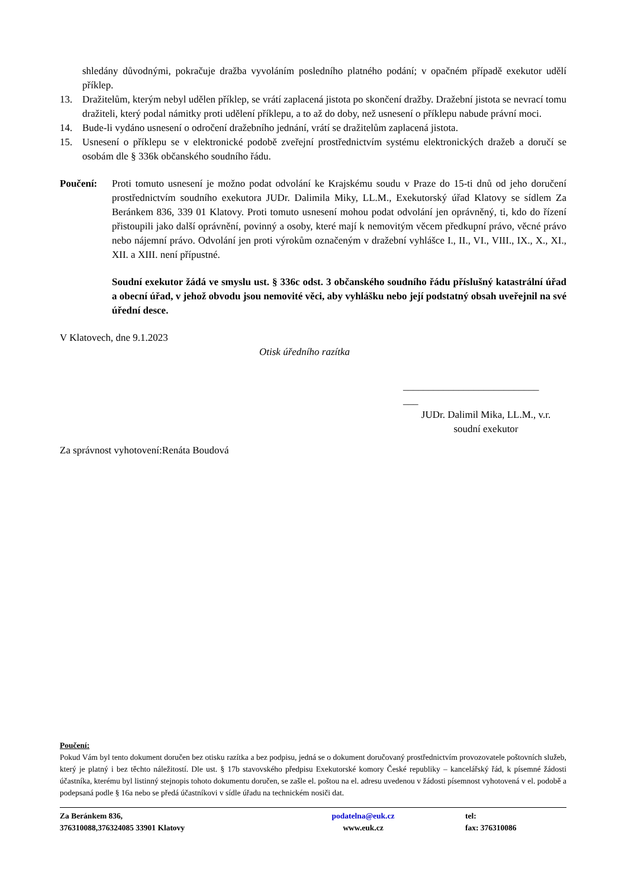shledány důvodnými, pokračuje dražba vyvoláním posledního platného podání; v opačném případě exekutor udělí příklep.
13. Dražitelům, kterým nebyl udělen příklep, se vrátí zaplacená jistota po skončení dražby. Dražební jistota se nevrací tomu dražiteli, který podal námitky proti udělení příklepu, a to až do doby, než usnesení o příklepu nabude právní moci.
14. Bude-li vydáno usnesení o odročení dražebního jednání, vrátí se dražitelům zaplacená jistota.
15. Usnesení o příklepu se v elektronické podobě zveřejní prostřednictvím systému elektronických dražeb a doručí se osobám dle § 336k občanského soudního řádu.
Poučení: Proti tomuto usnesení je možno podat odvolání ke Krajskému soudu v Praze do 15-ti dnů od jeho doručení prostřednictvím soudního exekutora JUDr. Dalimila Miky, LL.M., Exekutorský úřad Klatovy se sídlem Za Beránkem 836, 339 01 Klatovy. Proti tomuto usnesení mohou podat odvolání jen oprávněný, ti, kdo do řízení přistoupili jako další oprávnění, povinný a osoby, které mají k nemovitým věcem předkupní právo, věcné právo nebo nájemní právo. Odvolání jen proti výrokům označeným v dražební vyhlášce I., II., VI., VIII., IX., X., XI., XII. a XIII. není přípustné.
Soudní exekutor žádá ve smyslu ust. § 336c odst. 3 občanského soudního řádu příslušný katastrální úřad a obecní úřad, v jehož obvodu jsou nemovité věci, aby vyhlášku nebo její podstatný obsah uveřejnil na své úřední desce.
V Klatovech, dne 9.1.2023
Otisk úředního razítka
___________________________
___
JUDr. Dalimil Mika, LL.M., v.r.
soudní exekutor
Za správnost vyhotovení:Renáta Boudová
Poučení:
Pokud Vám byl tento dokument doručen bez otisku razítka a bez podpisu, jedná se o dokument doručovaný prostřednictvím provozovatele poštovních služeb, který je platný i bez těchto náležitostí. Dle ust. § 17b stavovského předpisu Exekutorské komory České republiky – kancelářský řád, k písemné žádosti účastníka, kterému byl listinný stejnopis tohoto dokumentu doručen, se zašle el. poštou na el. adresu uvedenou v žádosti písemnost vyhotovená v el. podobě a podepsaná podle § 16a nebo se předá účastníkovi v sídle úřadu na technickém nosiči dat.
Za Beránkem 836,
376310088,376324085 33901 Klatovy
podatelna@euk.cz
www.euk.cz
tel:
fax: 376310086